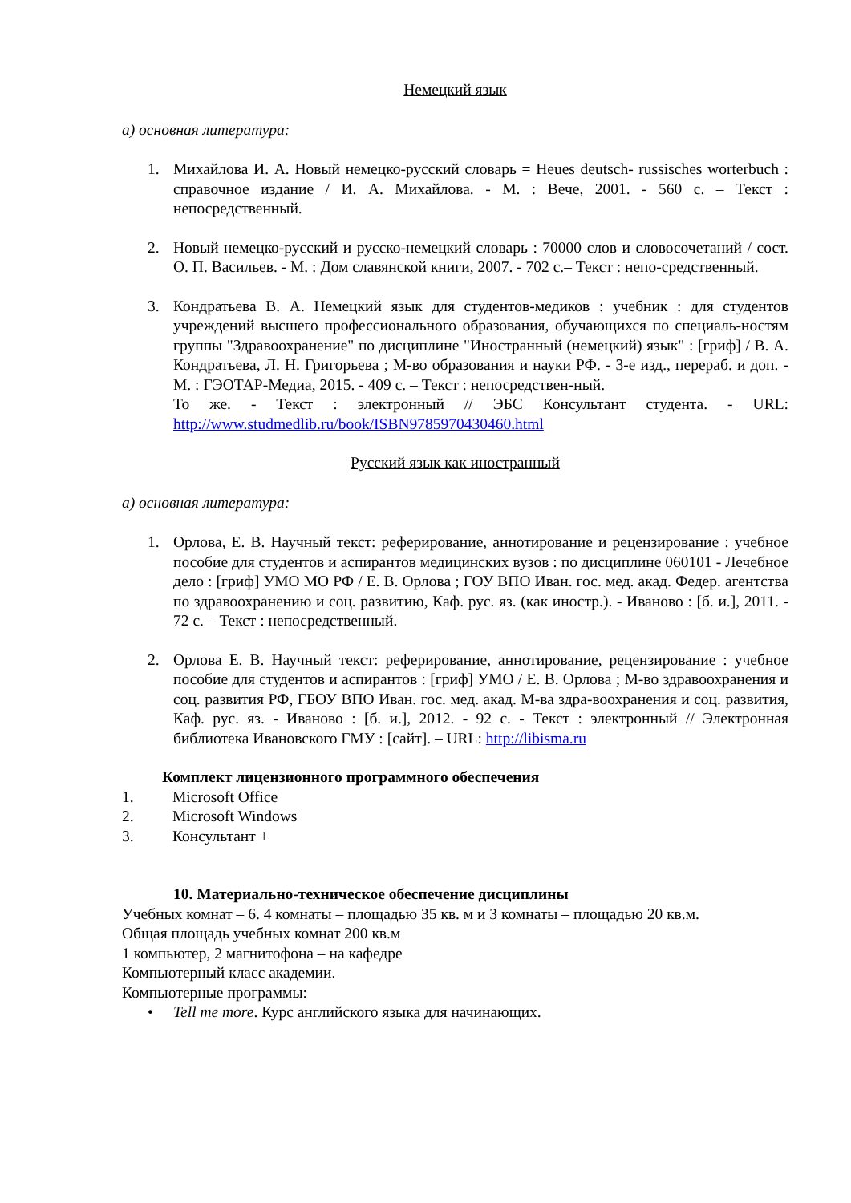Немецкий язык
а) основная литература:
1. Михайлова И. А. Новый немецко-русский словарь = Heues deutsch- russisches worterbuch : справочное издание / И. А. Михайлова. - М. : Вече, 2001. - 560 с. – Текст : непосредственный.
2. Новый немецко-русский и русско-немецкий словарь : 70000 слов и словосочетаний / сост. О. П. Васильев. - М. : Дом славянской книги, 2007. - 702 с.– Текст : непо-средственный.
3. Кондратьева В. А. Немецкий язык для студентов-медиков : учебник : для студентов учреждений высшего профессионального образования, обучающихся по специаль-ностям группы "Здравоохранение" по дисциплине "Иностранный (немецкий) язык" : [гриф] / В. А. Кондратьева, Л. Н. Григорьева ; М-во образования и науки РФ. - 3-е изд., перераб. и доп. - М. : ГЭОТАР-Медиа, 2015. - 409 с. – Текст : непосредствен-ный.
То же. - Текст : электронный // ЭБС Консультант студента. - URL: http://www.studmedlib.ru/book/ISBN9785970430460.html
Русский язык как иностранный
а) основная литература:
1. Орлова, Е. В. Научный текст: реферирование, аннотирование и рецензирование : учебное пособие для студентов и аспирантов медицинских вузов : по дисциплине 060101 - Лечебное дело : [гриф] УМО МО РФ / Е. В. Орлова ; ГОУ ВПО Иван. гос. мед. акад. Федер. агентства по здравоохранению и соц. развитию, Каф. рус. яз. (как иностр.). - Иваново : [б. и.], 2011. - 72 с. – Текст : непосредственный.
2. Орлова Е. В. Научный текст: реферирование, аннотирование, рецензирование : учебное пособие для студентов и аспирантов : [гриф] УМО / Е. В. Орлова ; М-во здравоохранения и соц. развития РФ, ГБОУ ВПО Иван. гос. мед. акад. М-ва здра-воохранения и соц. развития, Каф. рус. яз. - Иваново : [б. и.], 2012. - 92 с. - Текст : электронный // Электронная библиотека Ивановского ГМУ : [сайт]. – URL: http://libisma.ru
Комплект лицензионного программного обеспечения
1. Microsoft Office
2. Microsoft Windows
3. Консультант +
10. Материально-техническое обеспечение дисциплины
Учебных комнат – 6. 4 комнаты – площадью 35 кв. м и 3 комнаты – площадью 20 кв.м.
Общая площадь учебных комнат 200 кв.м
1 компьютер, 2 магнитофона – на кафедре
Компьютерный класс академии.
Компьютерные программы:
• Tell me more. Курс английского языка для начинающих.